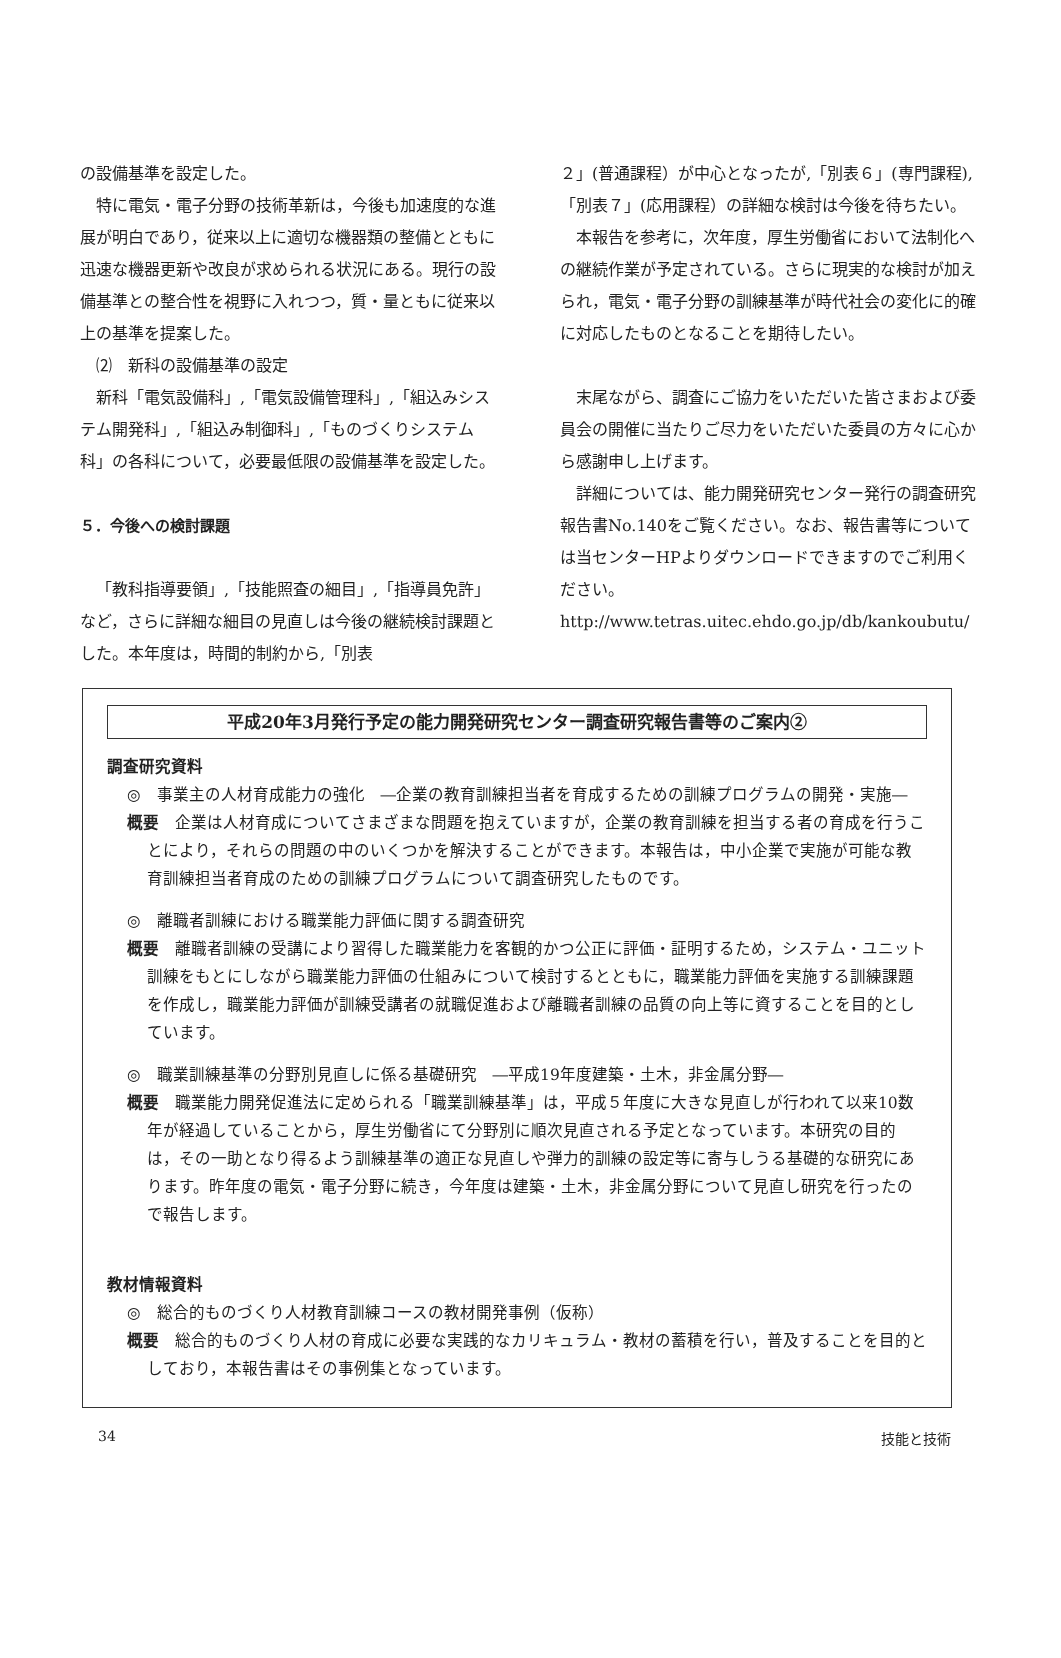の設備基準を設定した。
特に電気・電子分野の技術革新は，今後も加速度的な進展が明白であり，従来以上に適切な機器類の整備とともに迅速な機器更新や改良が求められる状況にある。現行の設備基準との整合性を視野に入れつつ，質・量ともに従来以上の基準を提案した。
⑵　新科の設備基準の設定
新科「電気設備科」,「電気設備管理科」,「組込みシステム開発科」,「組込み制御科」,「ものづくりシステム科」の各科について，必要最低限の設備基準を設定した。
５．今後への検討課題
「教科指導要領」,「技能照査の細目」,「指導員免許」など，さらに詳細な細目の見直しは今後の継続検討課題とした。本年度は，時間的制約から,「別表
２」(普通課程）が中心となったが,「別表６」(専門課程),「別表７」(応用課程）の詳細な検討は今後を待ちたい。
本報告を参考に，次年度，厚生労働省において法制化への継続作業が予定されている。さらに現実的な検討が加えられ，電気・電子分野の訓練基準が時代社会の変化に的確に対応したものとなることを期待したい。
末尾ながら、調査にご協力をいただいた皆さまおよび委員会の開催に当たりご尽力をいただいた委員の方々に心から感謝申し上げます。
詳細については、能力開発研究センター発行の調査研究報告書No.140をご覧ください。なお、報告書等については当センターHPよりダウンロードできますのでご利用ください。
http://www.tetras.uitec.ehdo.go.jp/db/kankoubutu/
平成20年3月発行予定の能力開発研究センター調査研究報告書等のご案内②
調査研究資料
◎　事業主の人材育成能力の強化　―企業の教育訓練担当者を育成するための訓練プログラムの開発・実施―
概要　企業は人材育成についてさまざまな問題を抱えていますが，企業の教育訓練を担当する者の育成を行うことにより，それらの問題の中のいくつかを解決することができます。本報告は，中小企業で実施が可能な教育訓練担当者育成のための訓練プログラムについて調査研究したものです。
◎　離職者訓練における職業能力評価に関する調査研究
概要　離職者訓練の受講により習得した職業能力を客観的かつ公正に評価・証明するため，システム・ユニット訓練をもとにしながら職業能力評価の仕組みについて検討するとともに，職業能力評価を実施する訓練課題を作成し，職業能力評価が訓練受講者の就職促進および離職者訓練の品質の向上等に資することを目的としています。
◎　職業訓練基準の分野別見直しに係る基礎研究　―平成19年度建築・土木，非金属分野―
概要　職業能力開発促進法に定められる「職業訓練基準」は，平成５年度に大きな見直しが行われて以来10数年が経過していることから，厚生労働省にて分野別に順次見直される予定となっています。本研究の目的は，その一助となり得るよう訓練基準の適正な見直しや弾力的訓練の設定等に寄与しうる基礎的な研究にあります。昨年度の電気・電子分野に続き，今年度は建築・土木，非金属分野について見直し研究を行ったので報告します。
教材情報資料
◎　総合的ものづくり人材教育訓練コースの教材開発事例（仮称）
概要　総合的ものづくり人材の育成に必要な実践的なカリキュラム・教材の蓄積を行い，普及することを目的としており，本報告書はその事例集となっています。
34 技能と技術